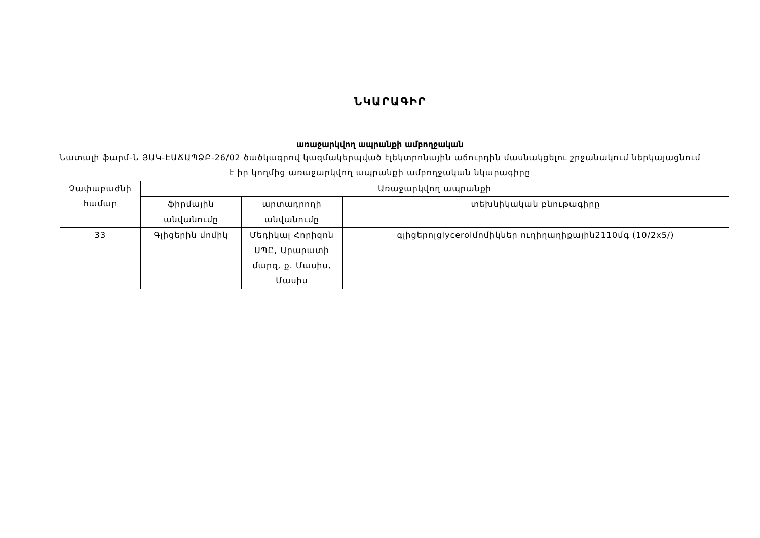ՆԿԱՐԱԳԻՐ
առաջարկվող ապրանքի ամբողջական
Նատալի ֆարմ-Ն ՅԱԿ-ԷԱՃԱՊՁԲ-26/02 ծածկագրով կազմակերպված էլեկտրոնային աճուրդին մասնակցելու շրջանակում ներկայացնում է իր կողմից առաջարկվող ապրանքի ամբողջական նկարագիրը
| Չափաբաժնի համար | Առաջարկվող ապրանքի | | |
| --- | --- | --- | --- |
| | ֆիրմային անվանումը | արտադրողի անվանումը | տեխնիկական բնութագիրը |
| 33 | Գլիցերին մոմիկ | Մեդիկալ Հորիզոն ՍՊԸ, Արարատի մարզ, ք. Մասիս, Մասիս | գլիցերոլglycerolմոմիկներ ուղիղաղիքային2110մգ (10/2x5/) |